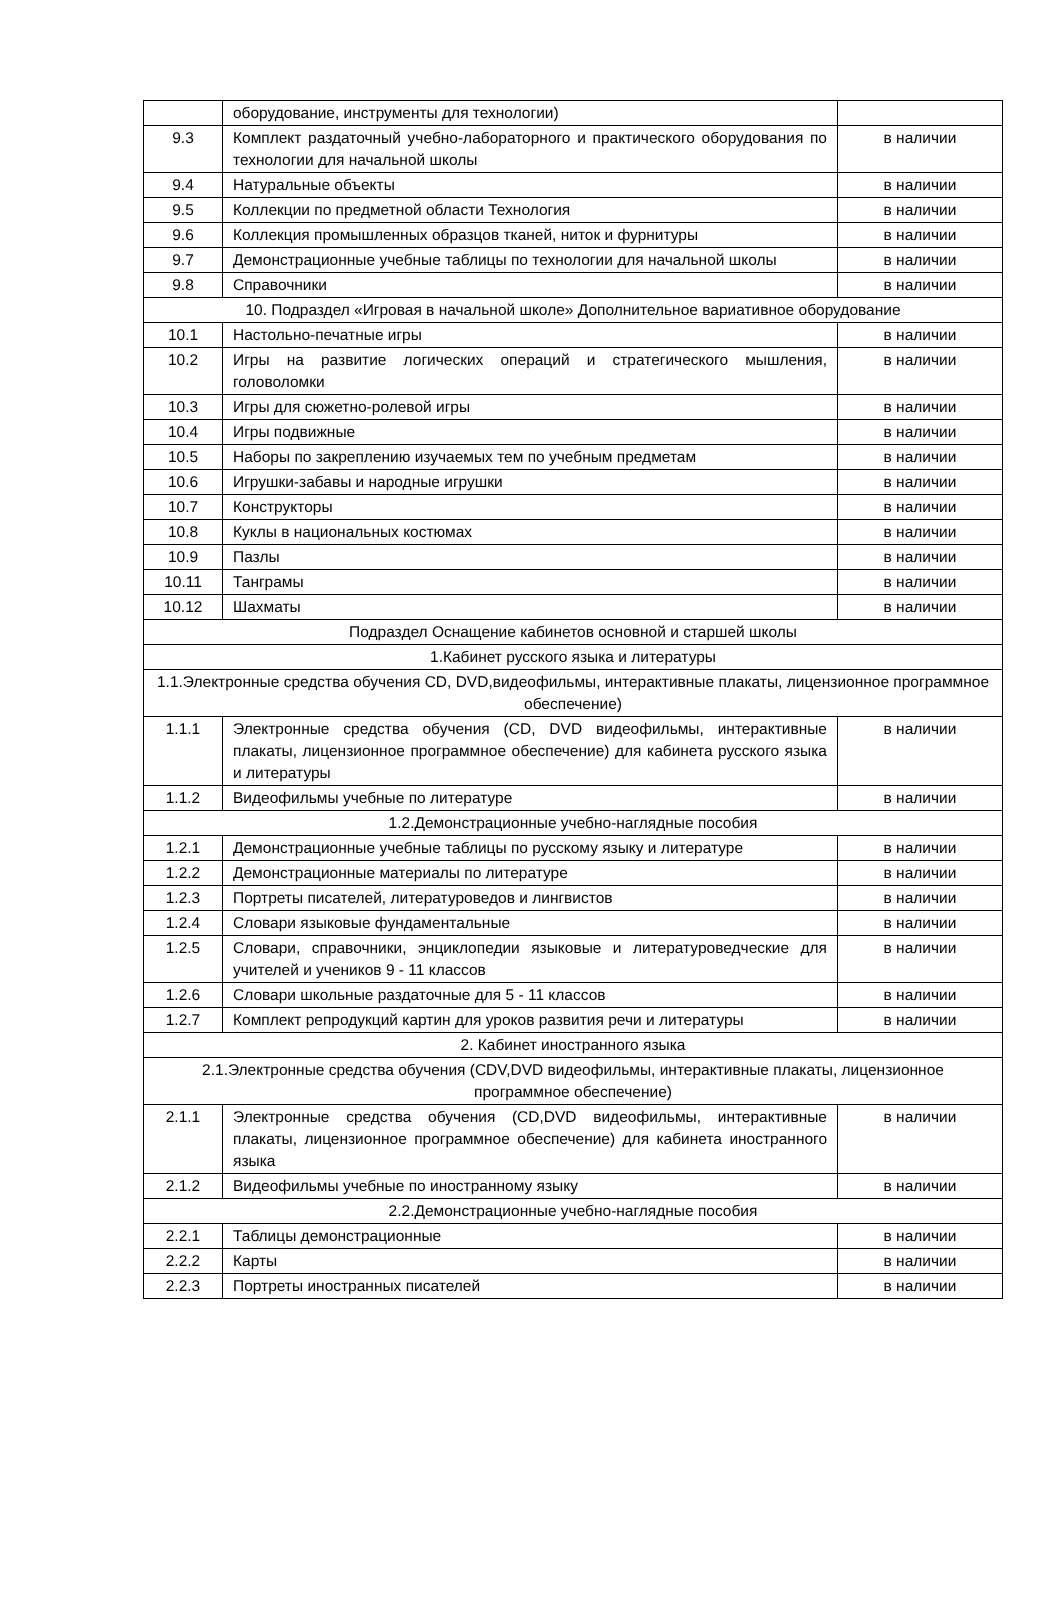| | оборудование, инструменты для технологии) | |
| 9.3 | Комплект раздаточный учебно-лабораторного и практического оборудования по технологии для начальной школы | в наличии |
| 9.4 | Натуральные объекты | в наличии |
| 9.5 | Коллекции по предметной области Технология | в наличии |
| 9.6 | Коллекция промышленных образцов тканей, ниток и фурнитуры | в наличии |
| 9.7 | Демонстрационные учебные таблицы по технологии для начальной школы | в наличии |
| 9.8 | Справочники | в наличии |
| 10. Подраздел «Игровая в начальной школе» Дополнительное вариативное оборудование | | |
| 10.1 | Настольно-печатные игры | в наличии |
| 10.2 | Игры на развитие логических операций и стратегического мышления, головоломки | в наличии |
| 10.3 | Игры для сюжетно-ролевой игры | в наличии |
| 10.4 | Игры подвижные | в наличии |
| 10.5 | Наборы по закреплению изучаемых тем по учебным предметам | в наличии |
| 10.6 | Игрушки-забавы и народные игрушки | в наличии |
| 10.7 | Конструкторы | в наличии |
| 10.8 | Куклы в национальных костюмах | в наличии |
| 10.9 | Пазлы | в наличии |
| 10.11 | Танграмы | в наличии |
| 10.12 | Шахматы | в наличии |
| Подраздел Оснащение кабинетов основной и старшей школы | | |
| 1.Кабинет русского языка и литературы | | |
| 1.1.Электронные средства обучения CD, DVD,видеофильмы, интерактивные плакаты, лицензионное программное обеспечение) | | |
| 1.1.1 | Электронные средства обучения (CD, DVD видеофильмы, интерактивные плакаты, лицензионное программное обеспечение) для кабинета русского языка и литературы | в наличии |
| 1.1.2 | Видеофильмы учебные по литературе | в наличии |
| 1.2.Демонстрационные учебно-наглядные пособия | | |
| 1.2.1 | Демонстрационные учебные таблицы по русскому языку и литературе | в наличии |
| 1.2.2 | Демонстрационные материалы по литературе | в наличии |
| 1.2.3 | Портреты писателей, литературоведов и лингвистов | в наличии |
| 1.2.4 | Словари языковые фундаментальные | в наличии |
| 1.2.5 | Словари, справочники, энциклопедии языковые и литературоведческие для учителей и учеников 9 - 11 классов | в наличии |
| 1.2.6 | Словари школьные раздаточные для 5 - 11 классов | в наличии |
| 1.2.7 | Комплект репродукций картин для уроков развития речи и литературы | в наличии |
| 2. Кабинет иностранного языка | | |
| 2.1.Электронные средства обучения (CDV,DVD видеофильмы, интерактивные плакаты, лицензионное программное обеспечение) | | |
| 2.1.1 | Электронные средства обучения (CD,DVD видеофильмы, интерактивные плакаты, лицензионное программное обеспечение) для кабинета иностранного языка | в наличии |
| 2.1.2 | Видеофильмы учебные по иностранному языку | в наличии |
| 2.2.Демонстрационные учебно-наглядные пособия | | |
| 2.2.1 | Таблицы демонстрационные | в наличии |
| 2.2.2 | Карты | в наличии |
| 2.2.3 | Портреты иностранных писателей | в наличии |